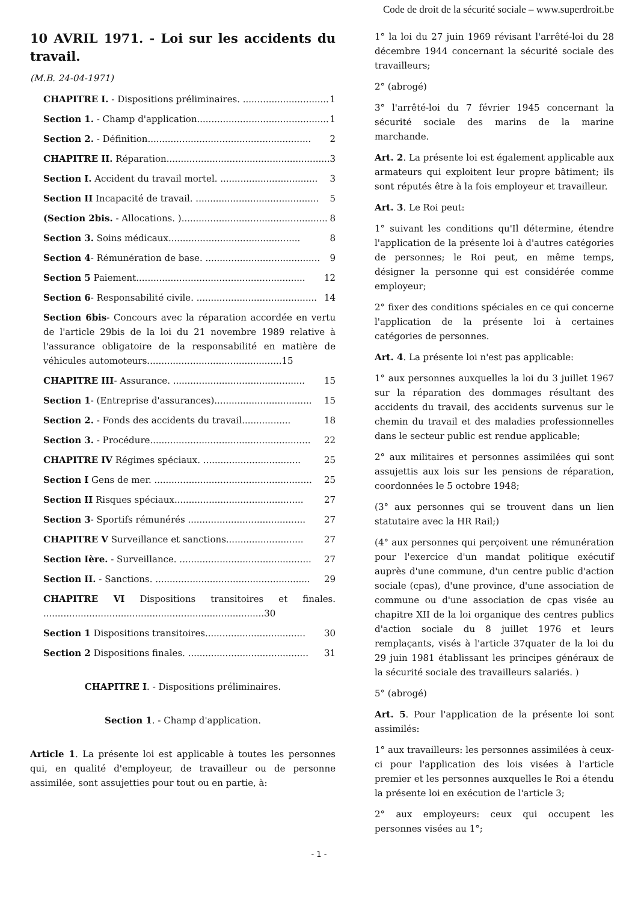Code de droit de la sécurité sociale – www.superdroit.be
10 AVRIL 1971. - Loi sur les accidents du travail.
(M.B. 24-04-1971)
CHAPITRE I. - Dispositions préliminaires. .............................. 1
Section 1. - Champ d'application.............................................. 1
Section 2. - Définition......................................................... 2
CHAPITRE II. Réparation......................................................... 3
Section I. Accident du travail mortel. .................................. 3
Section II Incapacité de travail. ........................................... 5
(Section 2bis. - Allocations. )................................................... 8
Section 3. Soins médicaux.............................................. 8
Section 4- Rémunération de base. ........................................ 9
Section 5 Paiement........................................................... 12
Section 6- Responsabilité civile. .......................................... 14
Section 6bis- Concours avec la réparation accordée en vertu de l'article 29bis de la loi du 21 novembre 1989 relative à l'assurance obligatoire de la responsabilité en matière de véhicules automoteurs...............................................15
CHAPITRE III- Assurance. .............................................. 15
Section 1- (Entreprise d'assurances).................................. 15
Section 2. - Fonds des accidents du travail................. 18
Section 3. - Procédure........................................................ 22
CHAPITRE IV Régimes spéciaux. .................................. 25
Section I Gens de mer. ....................................................... 25
Section II Risques spéciaux............................................. 27
Section 3- Sportifs rémunérés ......................................... 27
CHAPITRE V Surveillance et sanctions........................... 27
Section Ière. - Surveillance. .............................................. 27
Section II. - Sanctions. ...................................................... 29
CHAPITRE VI Dispositions transitoires et finales. .............................................................................30
Section 1 Dispositions transitoires................................... 30
Section 2 Dispositions finales. .......................................... 31
CHAPITRE I. - Dispositions préliminaires.
Section 1. - Champ d'application.
Article 1. La présente loi est applicable à toutes les personnes qui, en qualité d'employeur, de travailleur ou de personne assimilée, sont assujetties pour tout ou en partie, à:
1° la loi du 27 juin 1969 révisant l'arrêté-loi du 28 décembre 1944 concernant la sécurité sociale des travailleurs;
2° (abrogé)
3° l'arrêté-loi du 7 février 1945 concernant la sécurité sociale des marins de la marine marchande.
Art. 2. La présente loi est également applicable aux armateurs qui exploitent leur propre bâtiment; ils sont réputés être à la fois employeur et travailleur.
Art. 3. Le Roi peut:
1° suivant les conditions qu'Il détermine, étendre l'application de la présente loi à d'autres catégories de personnes; le Roi peut, en même temps, désigner la personne qui est considérée comme employeur;
2° fixer des conditions spéciales en ce qui concerne l'application de la présente loi à certaines catégories de personnes.
Art. 4. La présente loi n'est pas applicable:
1° aux personnes auxquelles la loi du 3 juillet 1967 sur la réparation des dommages résultant des accidents du travail, des accidents survenus sur le chemin du travail et des maladies professionnelles dans le secteur public est rendue applicable;
2° aux militaires et personnes assimilées qui sont assujettis aux lois sur les pensions de réparation, coordonnées le 5 octobre 1948;
(3° aux personnes qui se trouvent dans un lien statutaire avec la HR Rail;)
(4° aux personnes qui perçoivent une rémunération pour l'exercice d'un mandat politique exécutif auprès d'une commune, d'un centre public d'action sociale (cpas), d'une province, d'une association de commune ou d'une association de cpas visée au chapitre XII de la loi organique des centres publics d'action sociale du 8 juillet 1976 et leurs remplaçants, visés à l'article 37quater de la loi du 29 juin 1981 établissant les principes généraux de la sécurité sociale des travailleurs salariés. )
5° (abrogé)
Art. 5. Pour l'application de la présente loi sont assimilés:
1° aux travailleurs: les personnes assimilées à ceux-ci pour l'application des lois visées à l'article premier et les personnes auxquelles le Roi a étendu la présente loi en exécution de l'article 3;
2° aux employeurs: ceux qui occupent les personnes visées au 1°;
- 1 -